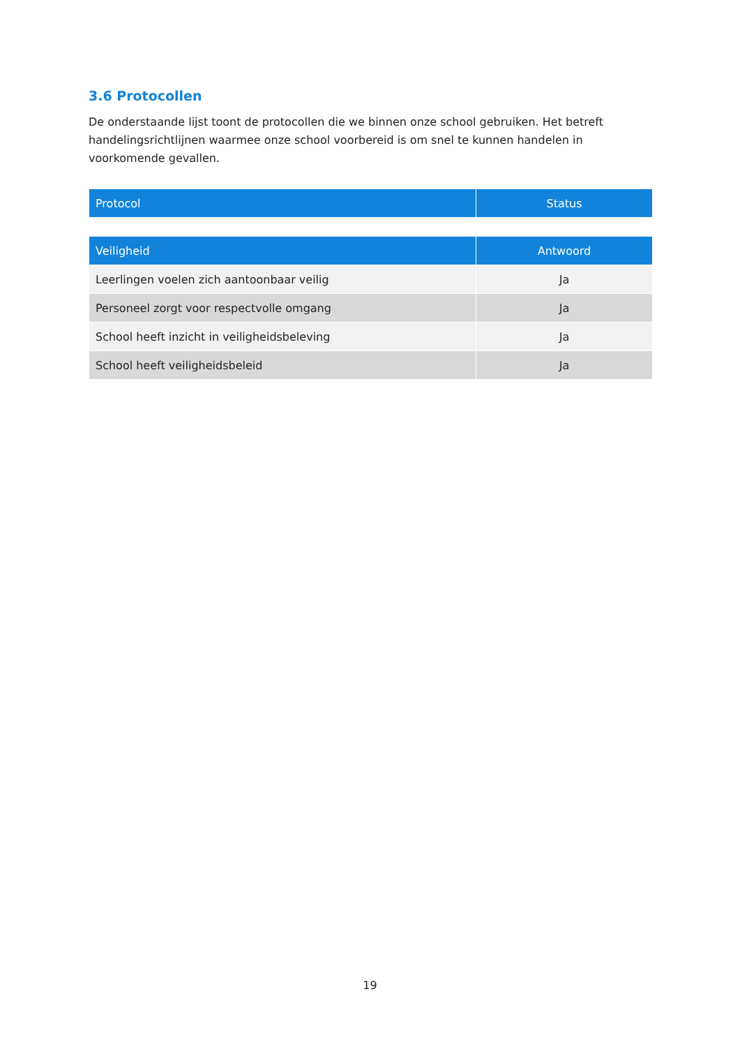3.6 Protocollen
De onderstaande lijst toont de protocollen die we binnen onze school gebruiken. Het betreft handelingsrichtlijnen waarmee onze school voorbereid is om snel te kunnen handelen in voorkomende gevallen.
| Protocol | Status |
| --- | --- |
| Veiligheid | Antwoord |
| --- | --- |
| Leerlingen voelen zich aantoonbaar veilig | Ja |
| Personeel zorgt voor respectvolle omgang | Ja |
| School heeft inzicht in veiligheidsbeleving | Ja |
| School heeft veiligheidsbeleid | Ja |
19